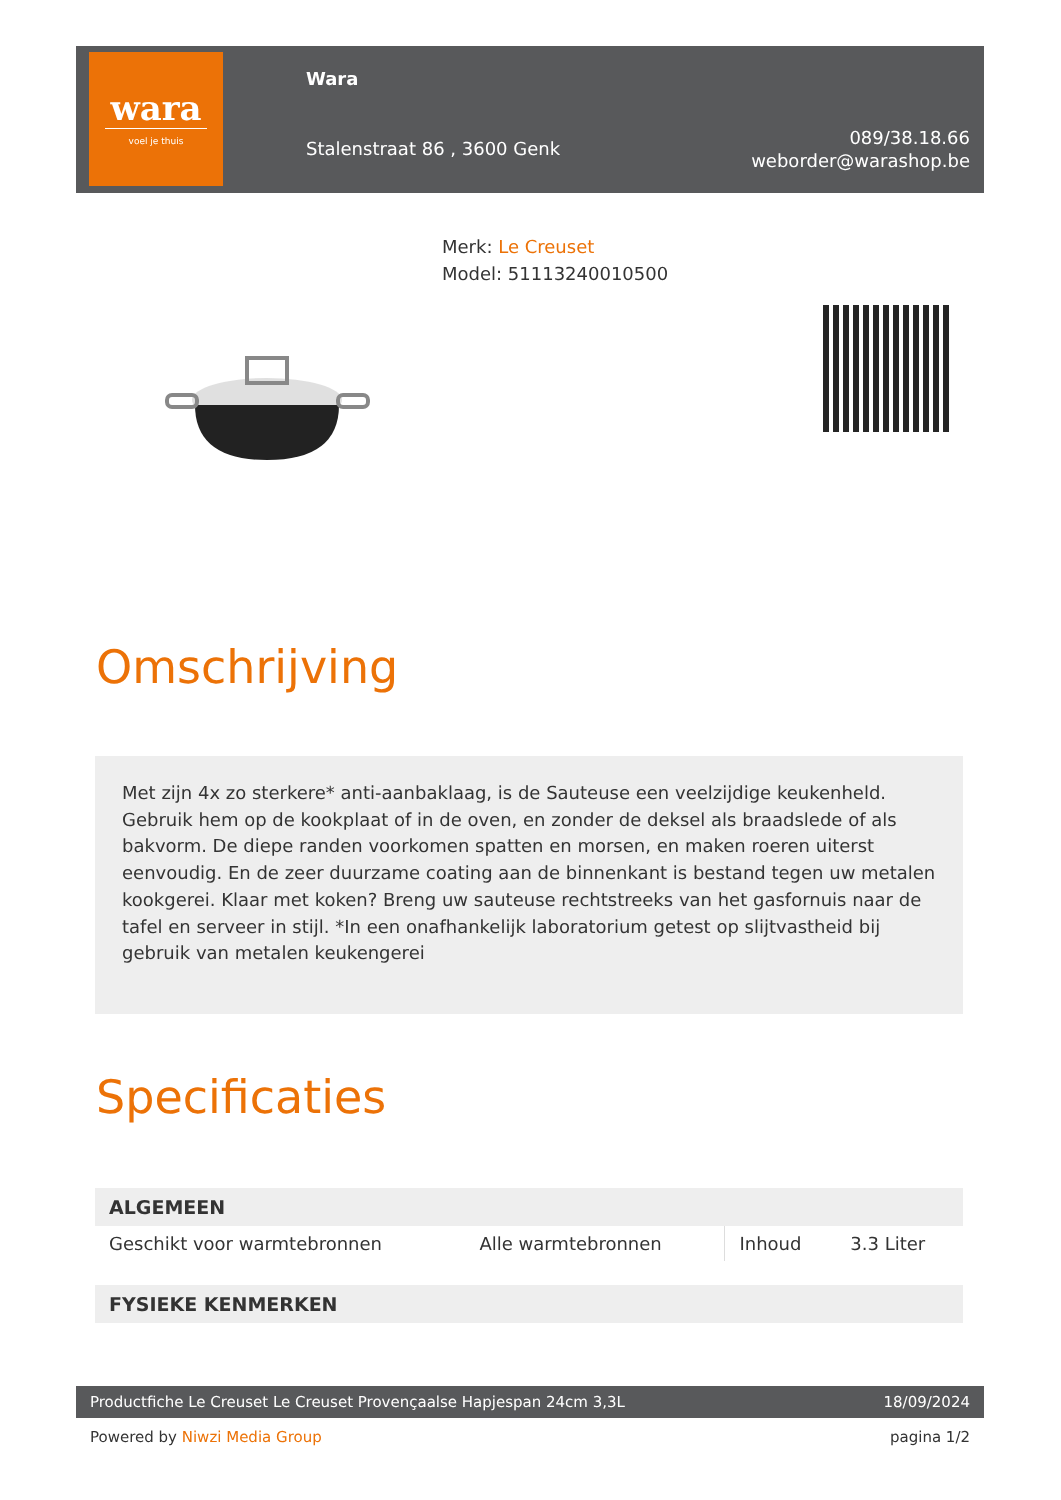wara
voel je thuis
Wara
Stalenstraat 86 , 3600 Genk
089/38.18.66
weborder@warashop.be
Merk: Le Creuset
Model: 51113240010500
Omschrijving
Met zijn 4x zo sterkere* anti-aanbaklaag, is de Sauteuse een veelzijdige keukenheld. Gebruik hem op de kookplaat of in de oven, en zonder de deksel als braadslede of als bakvorm. De diepe randen voorkomen spatten en morsen, en maken roeren uiterst eenvoudig. En de zeer duurzame coating aan de binnenkant is bestand tegen uw metalen kookgerei. Klaar met koken? Breng uw sauteuse rechtstreeks van het gasfornuis naar de tafel en serveer in stijl. *In een onafhankelijk laboratorium getest op slijtvastheid bij gebruik van metalen keukengerei
Specificaties
| ALGEMEEN | | | |
| --- | --- | --- | --- |
| Geschikt voor warmtebronnen | Alle warmtebronnen | Inhoud | 3.3 Liter |
| FYSIEKE KENMERKEN | | | |
Productfiche Le Creuset Le Creuset Provençaalse Hapjespan 24cm 3,3L 18/09/2024
Powered by Niwzi Media Group pagina 1/2